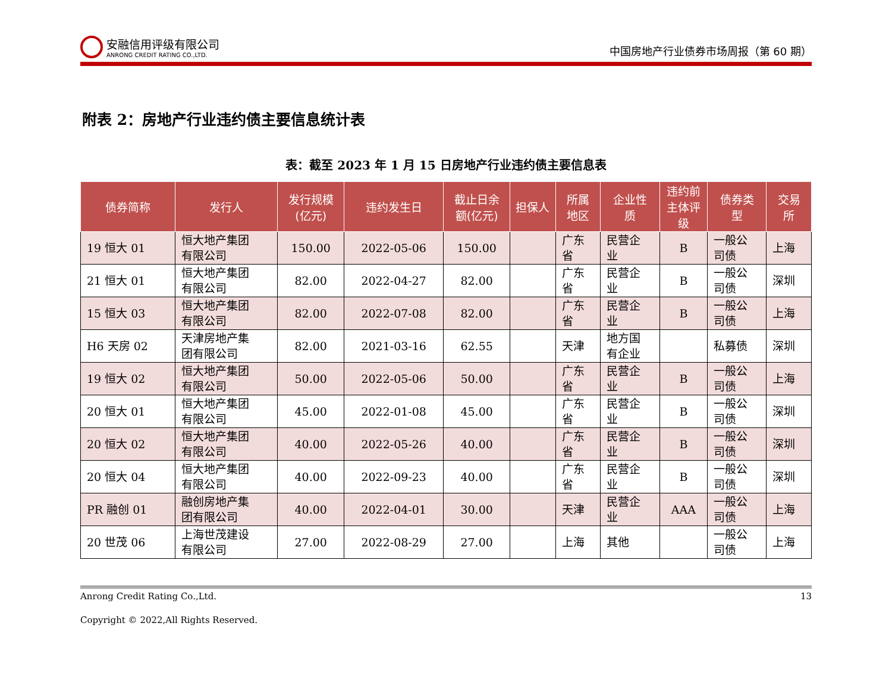安融信用评级有限公司
ANRONG CREDIT RATING CO.,LTD.
中国房地产行业债券市场周报（第 60 期）
附表 2：房地产行业违约债主要信息统计表
表：截至 2023 年 1 月 15 日房地产行业违约债主要信息表
| 债券简称 | 发行人 | 发行规模 (亿元) | 违约发生日 | 截止日余 额(亿元) | 担保人 | 所属 地区 | 企业性 质 | 违约前 主体评 级 | 债券类 型 | 交易 所 |
| --- | --- | --- | --- | --- | --- | --- | --- | --- | --- | --- |
| 19 恒大 01 | 恒大地产集团 有限公司 | 150.00 | 2022-05-06 | 150.00 | | 广东 省 | 民营企 业 | B | 一般公 司债 | 上海 |
| 21 恒大 01 | 恒大地产集团 有限公司 | 82.00 | 2022-04-27 | 82.00 | | 广东 省 | 民营企 业 | B | 一般公 司债 | 深圳 |
| 15 恒大 03 | 恒大地产集团 有限公司 | 82.00 | 2022-07-08 | 82.00 | | 广东 省 | 民营企 业 | B | 一般公 司债 | 上海 |
| H6 天房 02 | 天津房地产集 团有限公司 | 82.00 | 2021-03-16 | 62.55 | | 天津 | 地方国 有企业 | | 私募债 | 深圳 |
| 19 恒大 02 | 恒大地产集团 有限公司 | 50.00 | 2022-05-06 | 50.00 | | 广东 省 | 民营企 业 | B | 一般公 司债 | 上海 |
| 20 恒大 01 | 恒大地产集团 有限公司 | 45.00 | 2022-01-08 | 45.00 | | 广东 省 | 民营企 业 | B | 一般公 司债 | 深圳 |
| 20 恒大 02 | 恒大地产集团 有限公司 | 40.00 | 2022-05-26 | 40.00 | | 广东 省 | 民营企 业 | B | 一般公 司债 | 深圳 |
| 20 恒大 04 | 恒大地产集团 有限公司 | 40.00 | 2022-09-23 | 40.00 | | 广东 省 | 民营企 业 | B | 一般公 司债 | 深圳 |
| PR 融创 01 | 融创房地产集 团有限公司 | 40.00 | 2022-04-01 | 30.00 | | 天津 | 民营企 业 | AAA | 一般公 司债 | 上海 |
| 20 世茂 06 | 上海世茂建设 有限公司 | 27.00 | 2022-08-29 | 27.00 | | 上海 | 其他 | | 一般公 司债 | 上海 |
Anrong Credit Rating Co.,Ltd. 13
Copyright © 2022,All Rights Reserved.